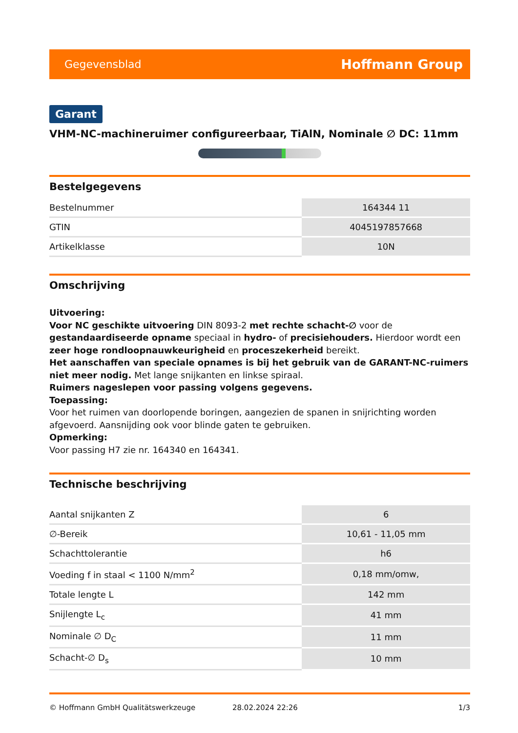Gegevensblad Hoffmann Group
Garant
VHM-NC-machineruimer configureerbaar, TiAlN, Nominale ∅ DC: 11mm
Bestelgegevens
| Bestelnummer | 164344 11 |
| GTIN | 4045197857668 |
| Artikelklasse | 10N |
Omschrijving
Uitvoering:
Voor NC geschikte uitvoering DIN 8093-2 met rechte schacht-∅ voor de gestandaardiseerde opname speciaal in hydro- of precisiehouders. Hierdoor wordt een zeer hoge rondloopnauwkeurigheid en proceszekerheid bereikt.
Het aanschaffen van speciale opnames is bij het gebruik van de GARANT-NC-ruimers niet meer nodig. Met lange snijkanten en linkse spiraal.
Ruimers nageslepen voor passing volgens gegevens.
Toepassing:
Voor het ruimen van doorlopende boringen, aangezien de spanen in snijrichting worden afgevoerd. Aansnijding ook voor blinde gaten te gebruiken.
Opmerking:
Voor passing H7 zie nr. 164340 en 164341.
Technische beschrijving
| Aantal snijkanten Z | 6 |
| ∅-Bereik | 10,61 - 11,05 mm |
| Schachttolerantie | h6 |
| Voeding f in staal < 1100 N/mm<sup>2</sup> | 0,18 mm/omw, |
| Totale lengte L | 142 mm |
| Snijlengte L<sub>c</sub> | 41 mm |
| Nominale ∅ D<sub>C</sub> | 11 mm |
| Schacht-∅ D<sub>s</sub> | 10 mm |
© Hoffmann GmbH Qualitätswerkzeuge 28.02.2024 22:26 1/3